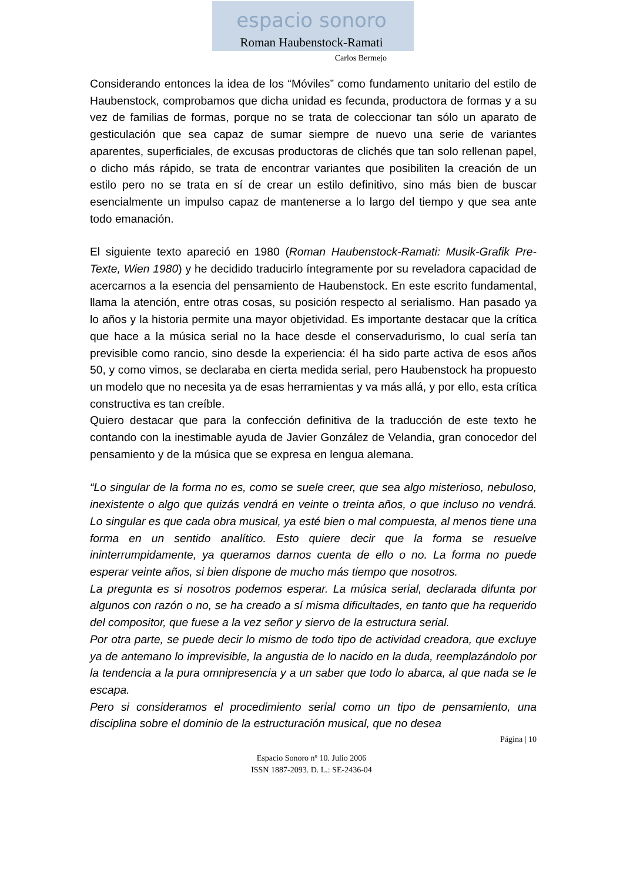espacio sonoro
Roman Haubenstock-Ramati
Carlos Bermejo
Considerando entonces la idea de los “Móviles” como fundamento unitario del estilo de Haubenstock, comprobamos que dicha unidad es fecunda, productora de formas y a su vez de familias de formas, porque no se trata de coleccionar tan sólo un aparato de gesticulación que sea capaz de sumar siempre de nuevo una serie de variantes aparentes, superficiales, de excusas productoras de clichés que tan solo rellenan papel, o dicho más rápido, se trata de encontrar variantes que posibiliten la creación de un estilo pero no se trata en sí de crear un estilo definitivo, sino más bien de buscar esencialmente un impulso capaz de mantenerse a lo largo del tiempo y que sea ante todo emanación.
El siguiente texto apareció en 1980 (Roman Haubenstock-Ramati: Musik-Grafik Pre-Texte, Wien 1980) y he decidido traducirlo íntegramente por su reveladora capacidad de acercarnos a la esencia del pensamiento de Haubenstock. En este escrito fundamental, llama la atención, entre otras cosas, su posición respecto al serialismo. Han pasado ya lo años y la historia permite una mayor objetividad. Es importante destacar que la crítica que hace a la música serial no la hace desde el conservadurismo, lo cual sería tan previsible como rancio, sino desde la experiencia: él ha sido parte activa de esos años 50, y como vimos, se declaraba en cierta medida serial, pero Haubenstock ha propuesto un modelo que no necesita ya de esas herramientas y va más allá, y por ello, esta crítica constructiva es tan creíble.
Quiero destacar que para la confección definitiva de la traducción de este texto he contando con la inestimable ayuda de Javier González de Velandia, gran conocedor del pensamiento y de la música que se expresa en lengua alemana.
“Lo singular de la forma no es, como se suele creer, que sea algo misterioso, nebuloso, inexistente o algo que quizás vendrá en veinte o treinta años, o que incluso no vendrá. Lo singular es que cada obra musical, ya esté bien o mal compuesta, al menos tiene una forma en un sentido analítico. Esto quiere decir que la forma se resuelve ininterrumpidamente, ya queramos darnos cuenta de ello o no. La forma no puede esperar veinte años, si bien dispone de mucho más tiempo que nosotros.
La pregunta es si nosotros podemos esperar. La música serial, declarada difunta por algunos con razón o no, se ha creado a sí misma dificultades, en tanto que ha requerido del compositor, que fuese a la vez señor y siervo de la estructura serial.
Por otra parte, se puede decir lo mismo de todo tipo de actividad creadora, que excluye ya de antemano lo imprevisible, la angustia de lo nacido en la duda, reemplazándolo por la tendencia a la pura omnipresencia y a un saber que todo lo abarca, al que nada se le escapa.
Pero si consideramos el procedimiento serial como un tipo de pensamiento, una disciplina sobre el dominio de la estructuración musical, que no desea
Página | 10
Espacio Sonoro nº 10. Julio 2006
ISSN 1887-2093. D. L.: SE-2436-04